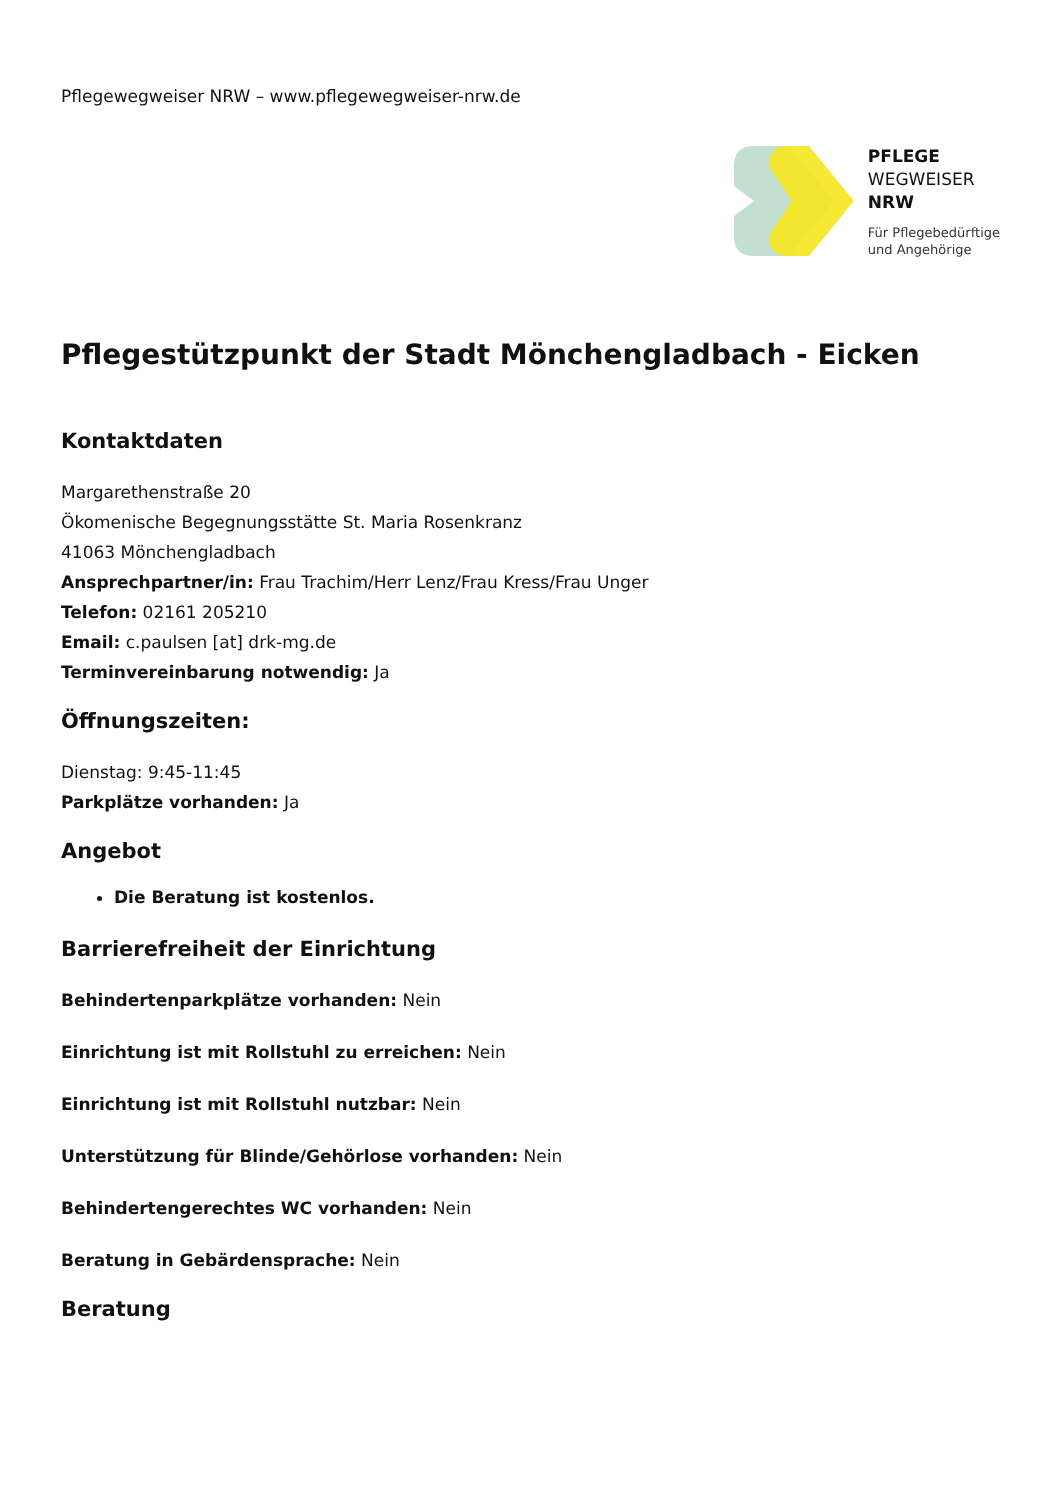Pflegewegweiser NRW – www.pflegewegweiser-nrw.de
PFLEGE
WEGWEISER
NRW
Für Pflegebedürftige
und Angehörige
Pflegestützpunkt der Stadt Mönchengladbach - Eicken
Kontaktdaten
Margarethenstraße 20
Ökomenische Begegnungsstätte St. Maria Rosenkranz
41063 Mönchengladbach
Ansprechpartner/in: Frau Trachim/Herr Lenz/Frau Kress/Frau Unger
Telefon: 02161 205210
Email: c.paulsen [at] drk-mg.de
Terminvereinbarung notwendig: Ja
Öffnungszeiten:
Dienstag: 9:45-11:45
Parkplätze vorhanden: Ja
Angebot
Die Beratung ist kostenlos.
Barrierefreiheit der Einrichtung
Behindertenparkplätze vorhanden: Nein
Einrichtung ist mit Rollstuhl zu erreichen: Nein
Einrichtung ist mit Rollstuhl nutzbar: Nein
Unterstützung für Blinde/Gehörlose vorhanden: Nein
Behindertengerechtes WC vorhanden: Nein
Beratung in Gebärdensprache: Nein
Beratung